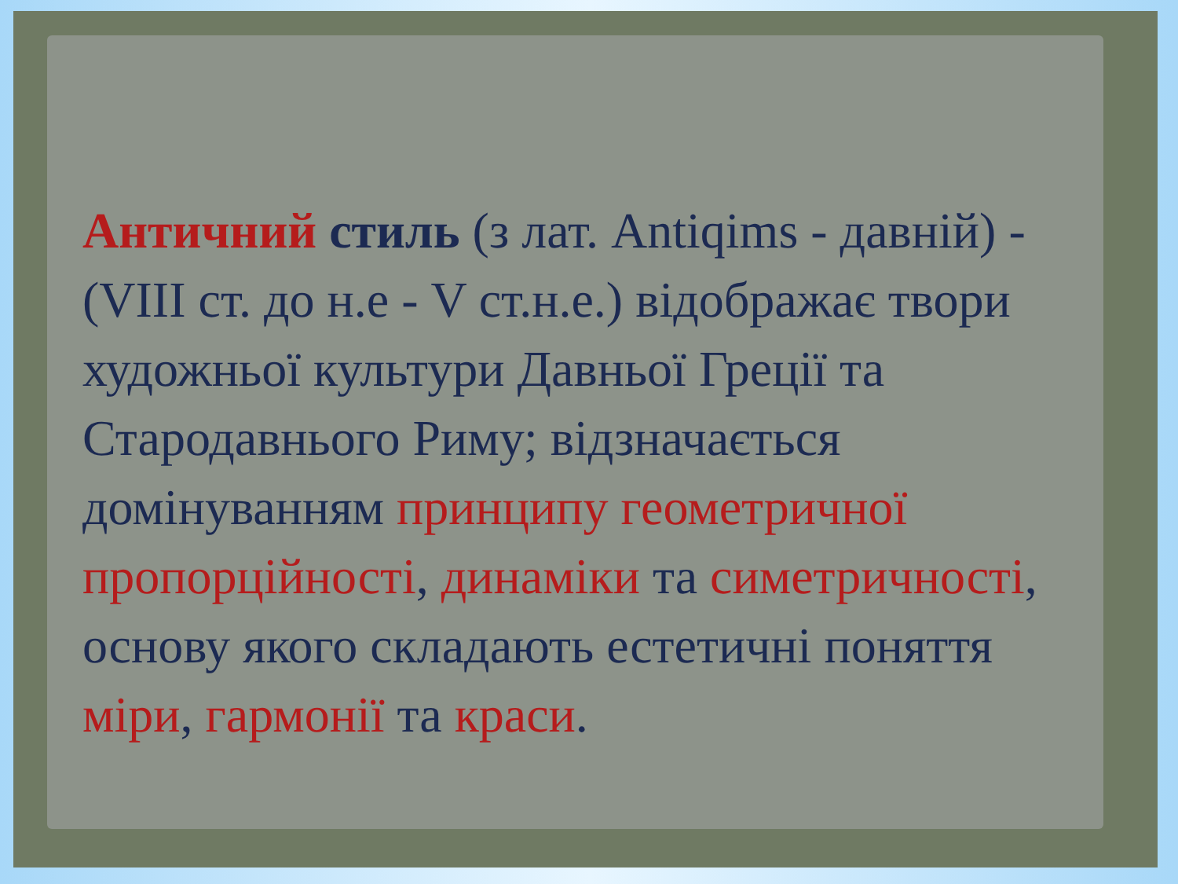Античний стиль (з лат. Antiqims - давній) - (VIII ст. до н.е - V ст.н.е.) відображає твори художньої культури Давньої Греції та Стародавнього Риму; відзначається домінуванням принципу геометричної пропорційності, динаміки та симетричності, основу якого складають естетичні поняття міри, гармонії та краси.